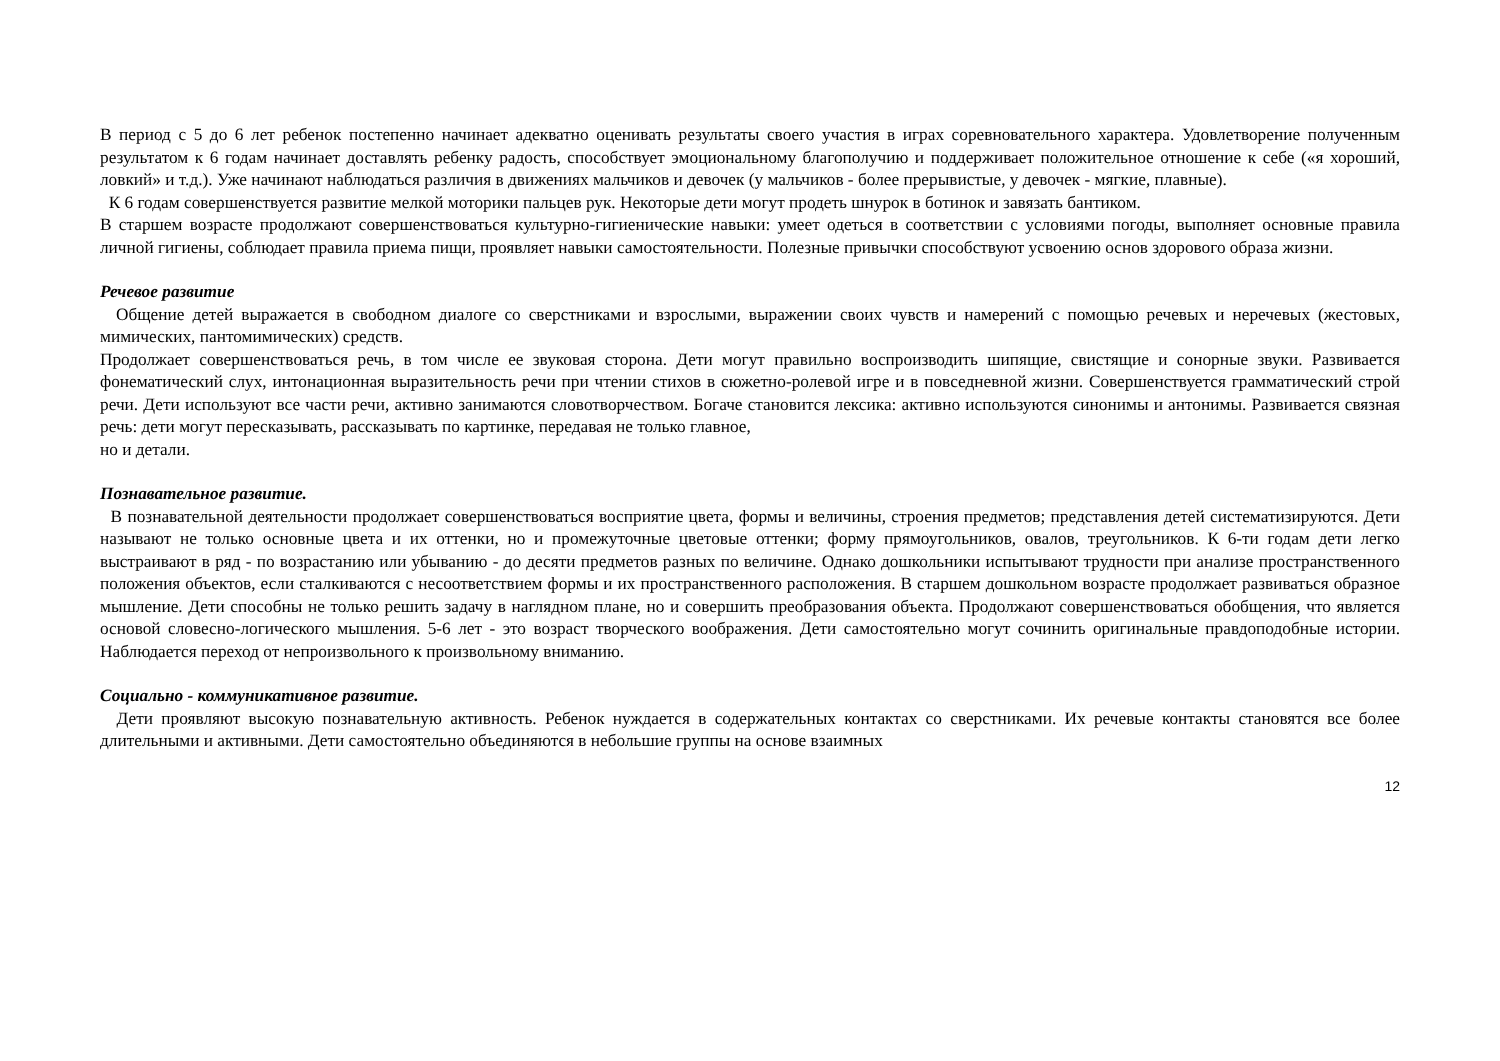В период с 5 до 6 лет ребенок постепенно начинает адекватно оценивать результаты своего участия в играх соревновательного характера. Удовлетворение полученным результатом к 6 годам начинает доставлять ребенку радость, способствует эмоциональному благополучию и поддерживает положительное отношение к себе («я хороший, ловкий» и т.д.). Уже начинают наблюдаться различия в движениях мальчиков и девочек (у мальчиков - более прерывистые, у девочек - мягкие, плавные).
К 6 годам совершенствуется развитие мелкой моторики пальцев рук. Некоторые дети могут продеть шнурок в ботинок и завязать бантиком.
В старшем возрасте продолжают совершенствоваться культурно-гигиенические навыки: умеет одеться в соответствии с условиями погоды, выполняет основные правила личной гигиены, соблюдает правила приема пищи, проявляет навыки самостоятельности. Полезные привычки способствуют усвоению основ здорового образа жизни.
Речевое развитие
Общение детей выражается в свободном диалоге со сверстниками и взрослыми, выражении своих чувств и намерений с помощью речевых и неречевых (жестовых, мимических, пантомимических) средств.
Продолжает совершенствоваться речь, в том числе ее звуковая сторона. Дети могут правильно воспроизводить шипящие, свистящие и сонорные звуки. Развивается фонематический слух, интонационная выразительность речи при чтении стихов в сюжетно-ролевой игре и в повседневной жизни. Совершенствуется грамматический строй речи. Дети используют все части речи, активно занимаются словотворчеством. Богаче становится лексика: активно используются синонимы и антонимы. Развивается связная речь: дети могут пересказывать, рассказывать по картинке, передавая не только главное,
но и детали.
Познавательное развитие.
В познавательной деятельности продолжает совершенствоваться восприятие цвета, формы и величины, строения предметов; представления детей систематизируются. Дети называют не только основные цвета и их оттенки, но и промежуточные цветовые оттенки; форму прямоугольников, овалов, треугольников. К 6-ти годам дети легко выстраивают в ряд - по возрастанию или убыванию - до десяти предметов разных по величине. Однако дошкольники испытывают трудности при анализе пространственного положения объектов, если сталкиваются с несоответствием формы и их пространственного расположения. В старшем дошкольном возрасте продолжает развиваться образное мышление. Дети способны не только решить задачу в наглядном плане, но и совершить преобразования объекта. Продолжают совершенствоваться обобщения, что является основой словесно-логического мышления. 5-6 лет - это возраст творческого воображения. Дети самостоятельно могут сочинить оригинальные правдоподобные истории. Наблюдается переход от непроизвольного к произвольному вниманию.
Социально - коммуникативное развитие.
Дети проявляют высокую познавательную активность. Ребенок нуждается в содержательных контактах со сверстниками. Их речевые контакты становятся все более длительными и активными. Дети самостоятельно объединяются в небольшие группы на основе взаимных
12